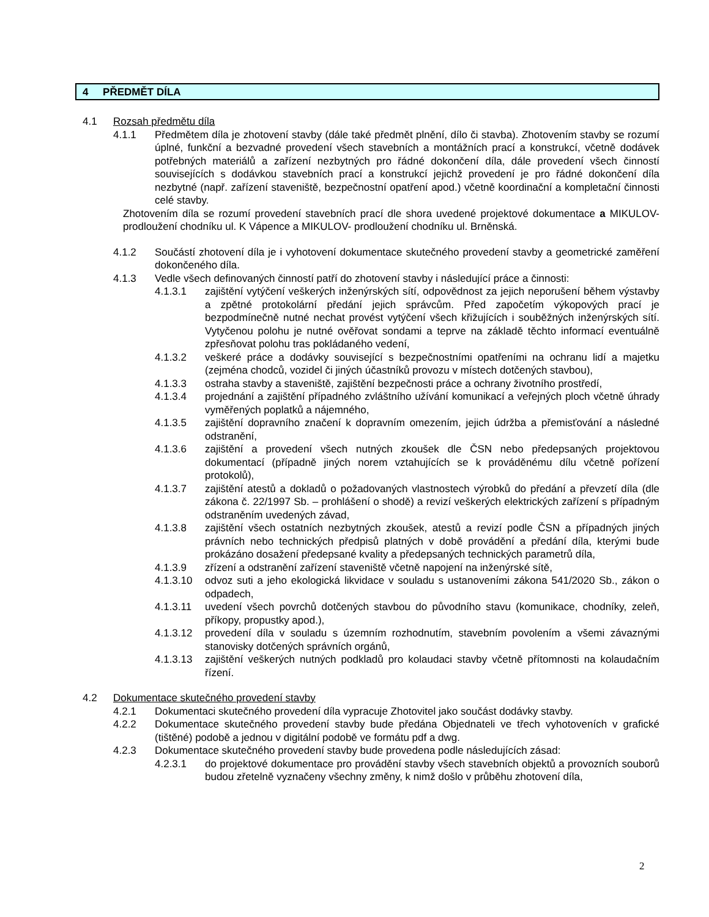4 PŘEDMĚT DÍLA
4.1 Rozsah předmětu díla
4.1.1 Předmětem díla je zhotovení stavby (dále také předmět plnění, dílo či stavba). Zhotovením stavby se rozumí úplné, funkční a bezvadné provedení všech stavebních a montážních prací a konstrukcí, včetně dodávek potřebných materiálů a zařízení nezbytných pro řádné dokončení díla, dále provedení všech činností souvisejících s dodávkou stavebních prací a konstrukcí jejichž provedení je pro řádné dokončení díla nezbytné (např. zařízení staveniště, bezpečnostní opatření apod.) včetně koordinační a kompletační činnosti celé stavby.
Zhotovením díla se rozumí provedení stavebních prací dle shora uvedené projektové dokumentace a MIKULOV- prodloužení chodníku ul. K Vápence a MIKULOV- prodloužení chodníku ul. Brněnská.
4.1.2 Součástí zhotovení díla je i vyhotovení dokumentace skutečného provedení stavby a geometrické zaměření dokončeného díla.
4.1.3 Vedle všech definovaných činností patří do zhotovení stavby i následující práce a činnosti:
4.1.3.1 zajištění vytýčení veškerých inženýrských sítí, odpovědnost za jejich neporušení během výstavby a zpětné protokolární předání jejich správcům. Před započetím výkopových prací je bezpodmínečně nutné nechat provést vytýčení všech křižujících i souběžných inženýrských sítí. Vytyčenou polohu je nutné ověřovat sondami a teprve na základě těchto informací eventuálně zpřesňovat polohu tras pokládaného vedení,
4.1.3.2 veškeré práce a dodávky související s bezpečnostními opatřeními na ochranu lidí a majetku (zejména chodců, vozidel či jiných účastníků provozu v místech dotčených stavbou),
4.1.3.3 ostraha stavby a staveniště, zajištění bezpečnosti práce a ochrany životního prostředí,
4.1.3.4 projednání a zajištění případného zvláštního užívání komunikací a veřejných ploch včetně úhrady vyměřených poplatků a nájemného,
4.1.3.5 zajištění dopravního značení k dopravním omezením, jejich údržba a přemisťování a následné odstranění,
4.1.3.6 zajištění a provedení všech nutných zkoušek dle ČSN nebo předepsaných projektovou dokumentací (případně jiných norem vztahujících se k prováděnému dílu včetně pořízení protokolů),
4.1.3.7 zajištění atestů a dokladů o požadovaných vlastnostech výrobků do předání a převzetí díla (dle zákona č. 22/1997 Sb. – prohlášení o shodě) a revizí veškerých elektrických zařízení s případným odstraněním uvedených závad,
4.1.3.8 zajištění všech ostatních nezbytných zkoušek, atestů a revizí podle ČSN a případných jiných právních nebo technických předpisů platných v době provádění a předání díla, kterými bude prokázáno dosažení předepsané kvality a předepsaných technických parametrů díla,
4.1.3.9 zřízení a odstranění zařízení staveniště včetně napojení na inženýrské sítě,
4.1.3.10 odvoz suti a jeho ekologická likvidace v souladu s ustanoveními zákona 541/2020 Sb., zákon o odpadech,
4.1.3.11 uvedení všech povrchů dotčených stavbou do původního stavu (komunikace, chodníky, zeleň, příkopy, propustky apod.),
4.1.3.12 provedení díla v souladu s územním rozhodnutím, stavebním povolením a všemi závaznými stanovisky dotčených správních orgánů,
4.1.3.13 zajištění veškerých nutných podkladů pro kolaudaci stavby včetně přítomnosti na kolaudačním řízení.
4.2 Dokumentace skutečného provedení stavby
4.2.1 Dokumentaci skutečného provedení díla vypracuje Zhotovitel jako součást dodávky stavby.
4.2.2 Dokumentace skutečného provedení stavby bude předána Objednateli ve třech vyhotoveních v grafické (tištěné) podobě a jednou v digitální podobě ve formátu pdf a dwg.
4.2.3 Dokumentace skutečného provedení stavby bude provedena podle následujících zásad:
4.2.3.1 do projektové dokumentace pro provádění stavby všech stavebních objektů a provozních souborů budou zřetelně vyznačeny všechny změny, k nimž došlo v průběhu zhotovení díla,
2